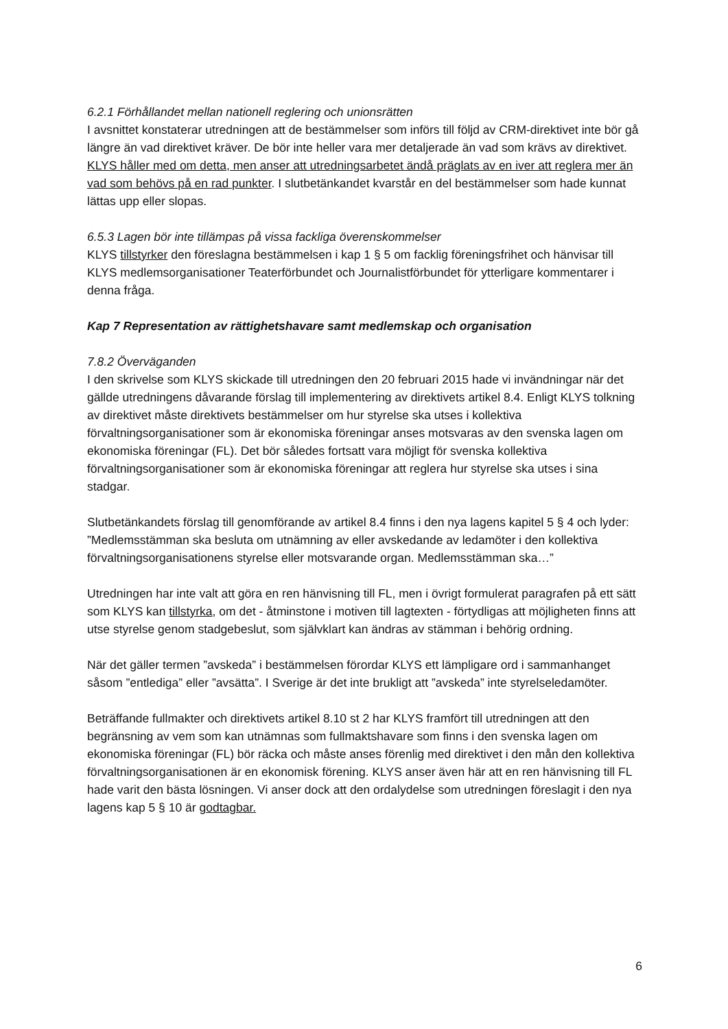6.2.1 Förhållandet mellan nationell reglering och unionsrätten
I avsnittet konstaterar utredningen att de bestämmelser som införs till följd av CRM-direktivet inte bör gå längre än vad direktivet kräver. De bör inte heller vara mer detaljerade än vad som krävs av direktivet. KLYS håller med om detta, men anser att utredningsarbetet ändå präglats av en iver att reglera mer än vad som behövs på en rad punkter. I slutbetänkandet kvarstår en del bestämmelser som hade kunnat lättas upp eller slopas.
6.5.3 Lagen bör inte tillämpas på vissa fackliga överenskommelser
KLYS tillstyrker den föreslagna bestämmelsen i kap 1 § 5 om facklig föreningsfrihet och hänvisar till KLYS medlemsorganisationer Teaterförbundet och Journalistförbundet för ytterligare kommentarer i denna fråga.
Kap 7 Representation av rättighetshavare samt medlemskap och organisation
7.8.2 Överväganden
I den skrivelse som KLYS skickade till utredningen den 20 februari 2015 hade vi invändningar när det gällde utredningens dåvarande förslag till implementering av direktivets artikel 8.4. Enligt KLYS tolkning av direktivet måste direktivets bestämmelser om hur styrelse ska utses i kollektiva förvaltningsorganisationer som är ekonomiska föreningar anses motsvaras av den svenska lagen om ekonomiska föreningar (FL). Det bör således fortsatt vara möjligt för svenska kollektiva förvaltningsorganisationer som är ekonomiska föreningar att reglera hur styrelse ska utses i sina stadgar.
Slutbetänkandets förslag till genomförande av artikel 8.4 finns i den nya lagens kapitel 5 § 4 och lyder: ”Medlemsstämman ska besluta om utnämning av eller avskedande av ledamöter i den kollektiva förvaltningsorganisationens styrelse eller motsvarande organ. Medlemsstämman ska…”
Utredningen har inte valt att göra en ren hänvisning till FL, men i övrigt formulerat paragrafen på ett sätt som KLYS kan tillstyrka, om det - åtminstone i motiven till lagtexten - förtydligas att möjligheten finns att utse styrelse genom stadgebeslut, som självklart kan ändras av stämman i behörig ordning.
När det gäller termen ”avskeda” i bestämmelsen förordar KLYS ett lämpligare ord i sammanhanget såsom ”entlediga” eller ”avsätta”. I Sverige är det inte brukligt att ”avskeda” inte styrelseledamöter.
Beträffande fullmakter och direktivets artikel 8.10 st 2 har KLYS framfört till utredningen att den begränsning av vem som kan utnämnas som fullmaktshavare som finns i den svenska lagen om ekonomiska föreningar (FL) bör räcka och måste anses förenlig med direktivet i den mån den kollektiva förvaltningsorganisationen är en ekonomisk förening. KLYS anser även här att en ren hänvisning till FL hade varit den bästa lösningen. Vi anser dock att den ordalydelse som utredningen föreslagit i den nya lagens kap 5 § 10 är godtagbar.
6